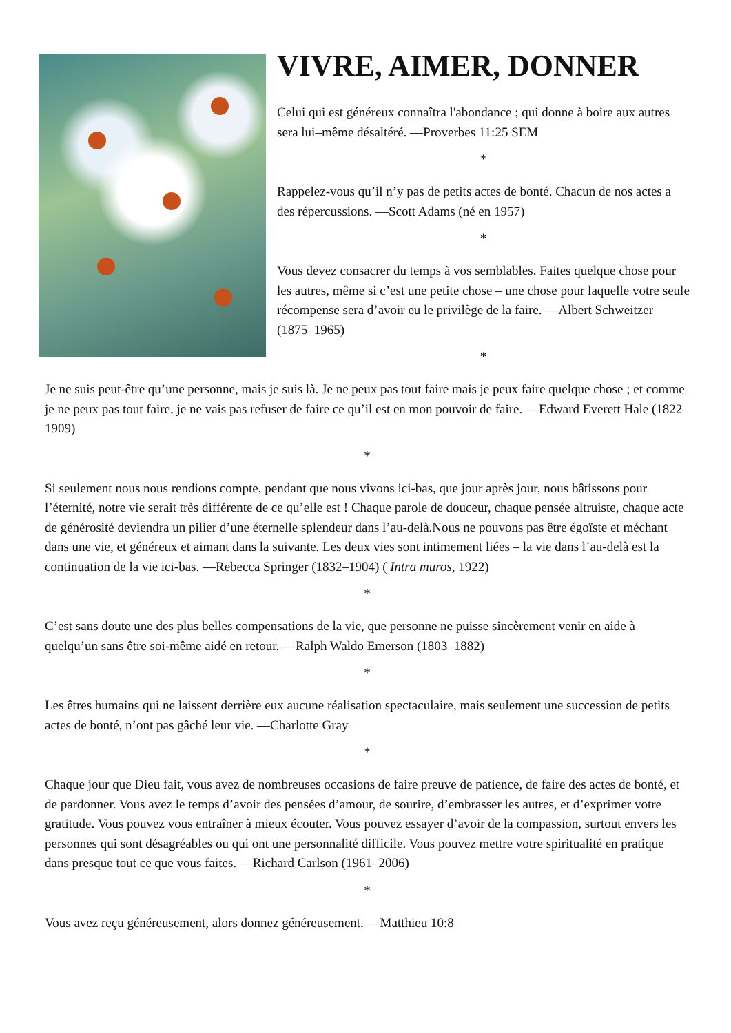VIVRE, AIMER, DONNER
Celui qui est généreux connaîtra l'abondance ; qui donne à boire aux autres sera lui–même désaltéré. —Proverbes 11:25 SEM
*
Rappelez-vous qu’il n’y pas de petits actes de bonté. Chacun de nos actes a des répercussions. —Scott Adams (né en 1957)
*
Vous devez consacrer du temps à vos semblables. Faites quelque chose pour les autres, même si c’est une petite chose – une chose pour laquelle votre seule récompense sera d’avoir eu le privilège de la faire. —Albert Schweitzer (1875–1965)
*
Je ne suis peut-être qu’une personne, mais je suis là. Je ne peux pas tout faire mais je peux faire quelque chose ; et comme je ne peux pas tout faire, je ne vais pas refuser de faire ce qu’il est en mon pouvoir de faire. —Edward Everett Hale (1822–1909)
*
Si seulement nous nous rendions compte, pendant que nous vivons ici-bas, que jour après jour, nous bâtissons pour l’éternité, notre vie serait très différente de ce qu’elle est ! Chaque parole de douceur, chaque pensée altruiste, chaque acte de générosité deviendra un pilier d’une éternelle splendeur dans l’au-delà.Nous ne pouvons pas être égoïste et méchant dans une vie, et généreux et aimant dans la suivante. Les deux vies sont intimement liées – la vie dans l’au-delà est la continuation de la vie ici-bas. —Rebecca Springer (1832–1904) ( Intra muros, 1922)
*
C’est sans doute une des plus belles compensations de la vie, que personne ne puisse sincèrement venir en aide à quelqu’un sans être soi-même aidé en retour. —Ralph Waldo Emerson (1803–1882)
*
Les êtres humains qui ne laissent derrière eux aucune réalisation spectaculaire, mais seulement une succession de petits actes de bonté, n’ont pas gâché leur vie. —Charlotte Gray
*
Chaque jour que Dieu fait, vous avez de nombreuses occasions de faire preuve de patience, de faire des actes de bonté, et de pardonner. Vous avez le temps d’avoir des pensées d’amour, de sourire, d’embrasser les autres, et d’exprimer votre gratitude. Vous pouvez vous entraîner à mieux écouter. Vous pouvez essayer d’avoir de la compassion, surtout envers les personnes qui sont désagréables ou qui ont une personnalité difficile. Vous pouvez mettre votre spiritualité en pratique dans presque tout ce que vous faites. —Richard Carlson (1961–2006)
*
Vous avez reçu généreusement, alors donnez généreusement. —Matthieu 10:8